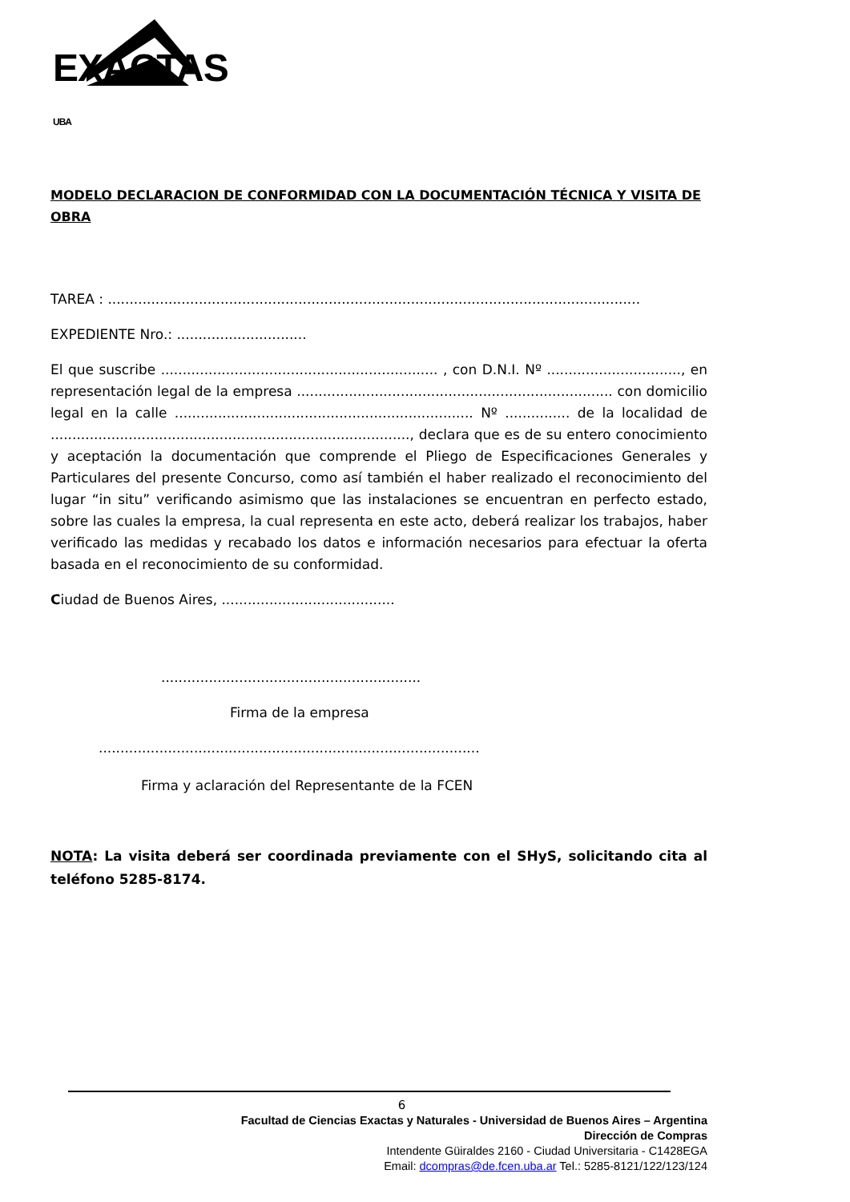EXACTAS UBA
MODELO DECLARACION DE CONFORMIDAD CON LA DOCUMENTACIÓN TÉCNICA Y VISITA DE OBRA
TAREA : ...........................................................................................................................
EXPEDIENTE Nro.: ..............................
El que suscribe ................................................................ , con D.N.I. Nº ..............................., en representación legal de la empresa ......................................................................... con domicilio legal en la calle ..................................................................... Nº ............... de la localidad de ..................................................................................., declara que es de su entero conocimiento y aceptación la documentación que comprende el Pliego de Especificaciones Generales y Particulares del presente Concurso, como así también el haber realizado el reconocimiento del lugar “in situ” verificando asimismo que las instalaciones se encuentran en perfecto estado, sobre las cuales la empresa, la cual representa en este acto, deberá realizar los trabajos, haber verificado las medidas y recabado los datos e información necesarios para efectuar la oferta basada en el reconocimiento de su conformidad.
Ciudad de Buenos Aires, ........................................
............................................................
Firma de la empresa
........................................................................................
Firma y aclaración del Representante de la FCEN
NOTA: La visita deberá ser coordinada previamente con el SHyS, solicitando cita al teléfono 5285-8174.
6
Facultad de Ciencias Exactas y Naturales - Universidad de Buenos Aires – Argentina
Dirección de Compras
Intendente Güiraldes 2160 - Ciudad Universitaria - C1428EGA
Email: dcompras@de.fcen.uba.ar Tel.: 5285-8121/122/123/124